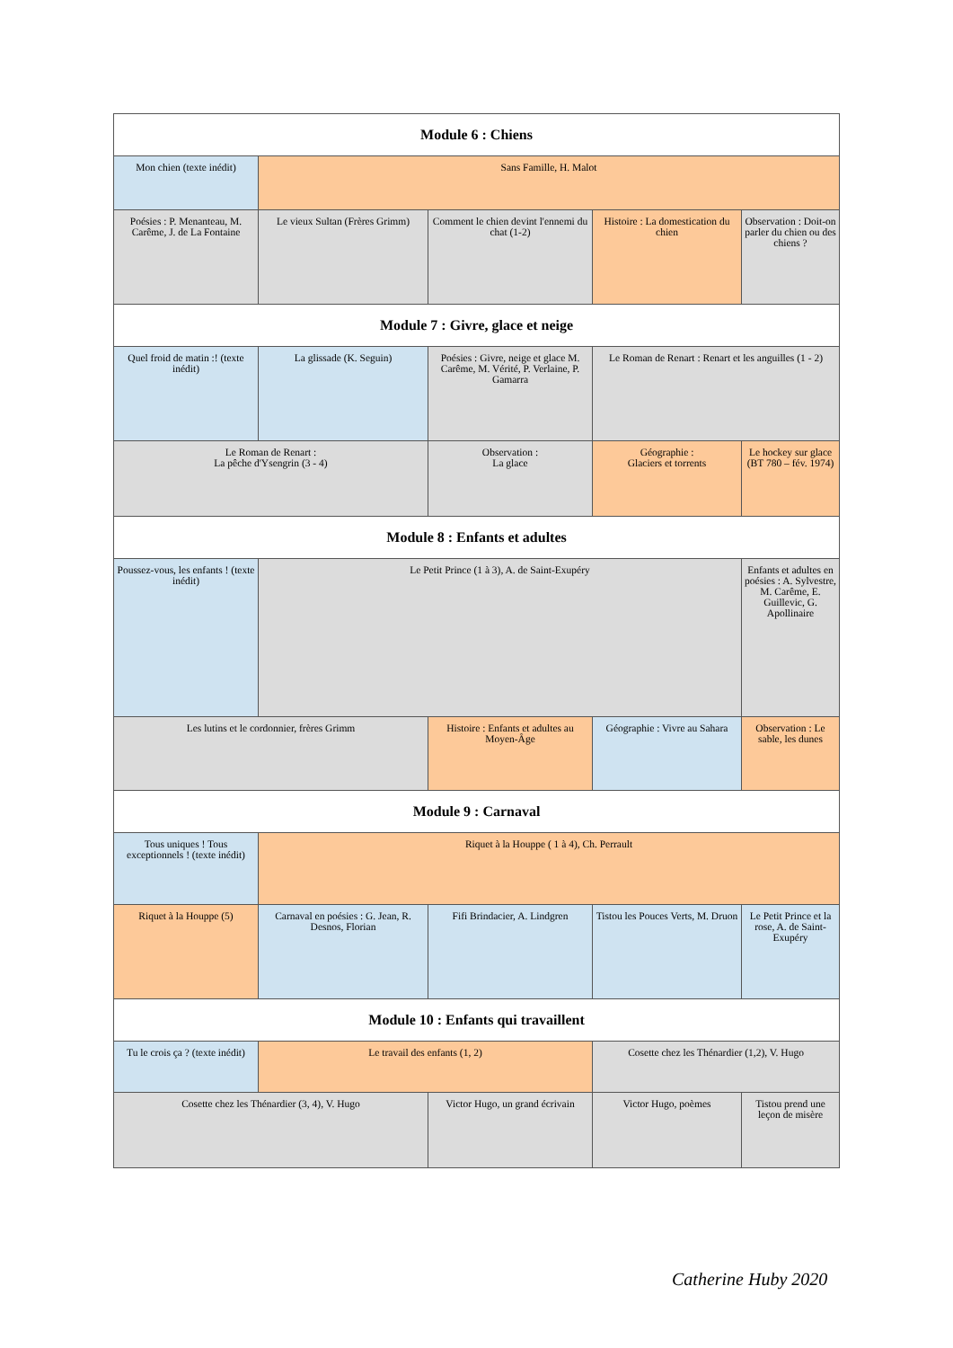| Module 6 : Chiens | | | | |
| --- | --- | --- | --- | --- |
| Mon chien (texte inédit) | Sans Famille, H. Malot | | | |
| Poésies : P. Menanteau, M. Carême, J. de La Fontaine | Le vieux Sultan (Frères Grimm) | Comment le chien devint l'ennemi du chat (1-2) | Histoire : La domestication du chien | Observation : Doit-on parler du chien ou des chiens ? |
| Module 7 : Givre, glace et neige | | | | |
| Quel froid de matin :! (texte inédit) | La glissade (K. Seguin) | Poésies : Givre, neige et glace M. Carême, M. Vérité, P. Verlaine, P. Gamarra | Le Roman de Renart : Renart et les anguilles (1 - 2) | |
| Le Roman de Renart : La pêche d'Ysengrin (3 - 4) | | Observation : La glace | Géographie : Glaciers et torrents | Le hockey sur glace (BT 780 – fév. 1974) |
| Module 8 : Enfants et adultes | | | | |
| Poussez-vous, les enfants ! (texte inédit) | Le Petit Prince (1 à 3), A. de Saint-Exupéry | | | Enfants et adultes en poésies : A. Sylvestre, M. Carême, E. Guillevic, G. Apollinaire |
| Les lutins et le cordonnier, frères Grimm | | Histoire : Enfants et adultes au Moyen-Âge | Géographie : Vivre au Sahara | Observation : Le sable, les dunes |
| Module 9 : Carnaval | | | | |
| Tous uniques ! Tous exceptionnels ! (texte inédit) | Riquet à la Houppe ( 1 à 4), Ch. Perrault | | | |
| Riquet à la Houppe (5) | Carnaval en poésies : G. Jean, R. Desnos, Florian | Fifi Brindacier, A. Lindgren | Tistou les Pouces Verts, M. Druon | Le Petit Prince et la rose, A. de Saint-Exupéry |
| Module 10 : Enfants qui travaillent | | | | |
| Tu le crois ça ? (texte inédit) | Le travail des enfants (1, 2) | | Cosette chez les Thénardier (1,2), V. Hugo | |
| Cosette chez les Thénardier (3, 4), V. Hugo | | Victor Hugo, un grand écrivain | Victor Hugo, poèmes | Tistou prend une leçon de misère |
Catherine Huby 2020